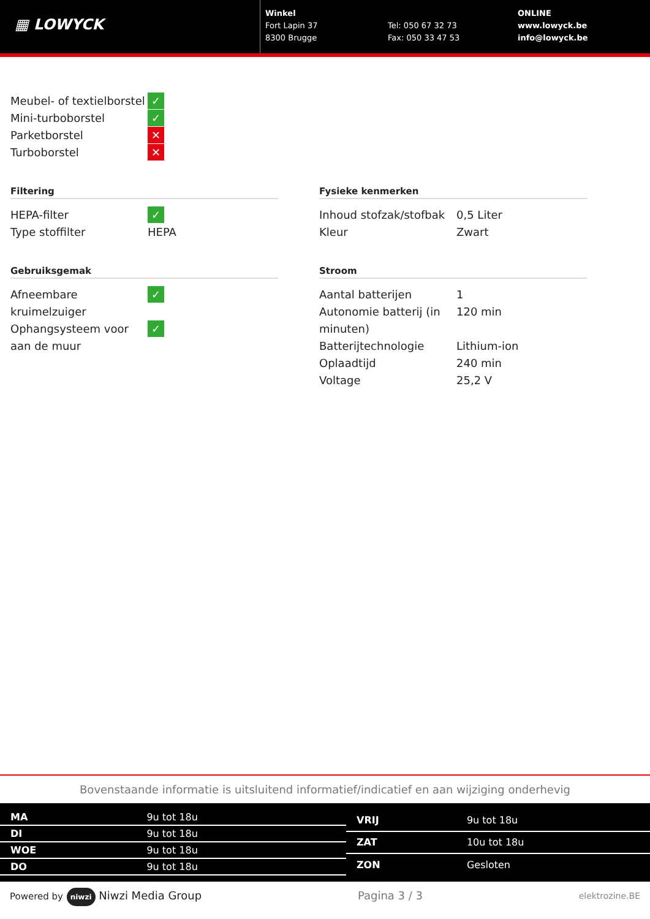▦ LOWYCK
Winkel
Fort Lapin 37
8300 Brugge
Tel: 050 67 32 73
Fax: 050 33 47 53
ONLINE
www.lowyck.be
info@lowyck.be
| Meubel- of textielborstel | ✓ |
| Mini-turboborstel | ✓ |
| Parketborstel | ✕ |
| Turboborstel | ✕ |
Filtering
| HEPA-filter | ✓ |
| Type stoffilter | HEPA |
Fysieke kenmerken
| Inhoud stofzak/stofbak | 0,5 Liter |
| Kleur | Zwart |
Gebruiksgemak
| Afneembare kruimelzuiger | ✓ |
| Ophangsysteem voor aan de muur | ✓ |
Stroom
| Aantal batterijen | 1 |
| Autonomie batterij (in minuten) | 120 min |
| Batterijtechnologie | Lithium-ion |
| Oplaadtijd | 240 min |
| Voltage | 25,2 V |
Bovenstaande informatie is uitsluitend informatief/indicatief en aan wijziging onderhevig
| MA | 9u tot 18u |
| DI | 9u tot 18u |
| WOE | 9u tot 18u |
| DO | 9u tot 18u |
| VRIJ | 9u tot 18u |
| ZAT | 10u tot 18u |
| ZON | Gesloten |
Powered by niwzi Niwzi Media Group Pagina 3 / 3 elektrozine.BE